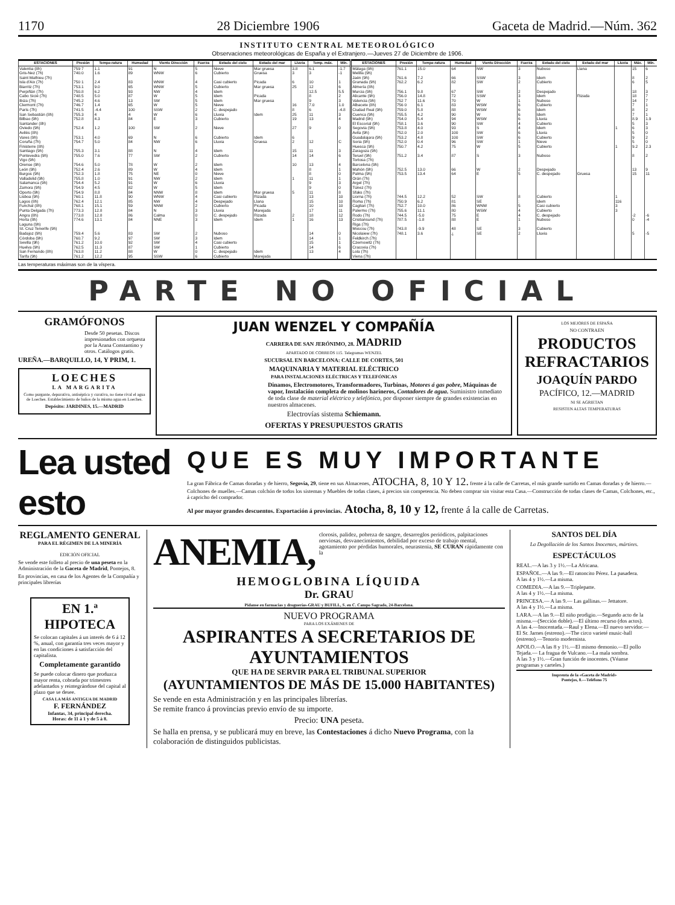1170 28 Diciembre 1906 Gaceta de Madrid.—Núm. 362
INSTITUTO CENTRAL METEOROLÓGICO
Observaciones meteorológicas de España y el Extranjero.—Jueves 27 de Diciembre de 1906.
| ESTACIONES | Presión | Tempe-ratura | Humedad | Viento Dirección | Fuerza | Estado del cielo | Estado del mar | Lluvia | Temp. máx. | Mín. | ESTACIONES | Presión | Tempe-ratura | Humedad | Viento Dirección | Fuerza | Estado del cielo | Estado del mar | Lluvia | Máx. | Mín. |
| --- | --- | --- | --- | --- | --- | --- | --- | --- | --- | --- | --- | --- | --- | --- | --- | --- | --- | --- | --- | --- | --- |
| Valentia (8h) | 759 7 | 1.1 | 91 | N | 5 | Nieve | Mar gruesa | 3.8 | 6.1 | -1.7 | Málaga (9h) | 761.1 | 15.0 | 64 | NW | 3 | Nuboso | Llana | | 15 | 6 |
| Gris-Nez (7h) | 740.0 | 1.6 | 89 | WNW | 6 | Cubierto | Gruesa | 3 | 3 | -1 | Melilla (9h) | | | | | | | | | | |
| Saint Mathieu (7h) | | | | | | | | | | | Jaén (9h) | 761.6 | 7.2 | 66 | SSW | 3 | Idem | | | 8 | 2 |
| Isla d'Aix (7h) | 750 1 | 2.4 | 83 | WNW | 4 | Casi cubierto | Picada | 6 | 10 | 1 | Granada (9h) | 762.2 | 6.2 | 82 | SW | 2 | Cubierto | | | 6 | 5 |
| Biarritz (7h) | 753.1 | 9.0 | 65 | WNW | 5 | Cubierto | Mar gruesa | 25 | 12 | 6 | Almería (8h) | | | | | | | | | | |
| Perpiñán (7h) | 750.8 | 6.2 | 93 | NW | 4 | Idem | | | 12.5 | 5.5 | Murcia (9h) | 756.1 | 9.8 | 67 | SW | 2 | Despejado | | | 18 | 3 |
| Cabo Sicié (7h) | 748.5 | 5.0 | 87 | W | 5 | Idem | Picada | | 8 | 2 | Alicante (9h) | 756.0 | 14.8 | 72 | SSW | 3 | Idem | Rizada | | 18 | 7 |
| Ibiza (7h) | 745.2 | 4.6 | 13 | SW | 5 | Idem | Mar gruesa | | 9 | 3 | Valencia (9h) | 752 7 | 11.6 | 70 | W | 1 | Nuboso | | | 14 | 7 |
| Clermont (7h) | 746.7 | 1.4 | 65 | W | 5 | Nieve | | 16 | 7.0 | 1.0 | Albacete (8h) | 756 0 | 6.1 | 83 | WSW | 6 | Cubierto | | | 7 | 1 |
| París (7h) | 741.5 | -4.4 | 100 | SSW | 2 | C. despejado | | 8 | 6 | -4.8 | Ciudad Real (9h) | 759.0 | 5.8 | 88 | WSW | 6 | Idem | | | 8 | 2 |
| San Sebastián (8h) | 755.3 | 4 | 4 | W | 6 | Lluvia | Idem | 25 | 11 | 3 | Cuenca (9h) | 755.5 | 4.2 | 90 | W | 6 | Idem | | | 7 | 1 |
| Bilbao (9h) | 752.8 | 4.3 | 84 | E | 3 | Cubierto | | 19 | 13 | 4 | Madrid (9h) | 754.0 | 5.4 | 94 | WSW | 6 | Lluvia | | | 8.9 | 1.9 |
| Santander (8h) | | | | | | | | | | | El Escorial (9h) | 758.1 | 3.6 | 90 | SW | 4 | Cubierto | | | 5 | 3 |
| Oviedo (9h) | 752.4 | 1.2 | 100 | SW | 2 | Nieve | | 27 | 9 | 0 | Segovia (9h) | 753.8 | 4.0 | 93 | S | 4 | Idem | | 1 | 6 | 3 |
| Avilés (8h) | | | | | | | | | | | Avila (9h) | 752.0 | 2.0 | 100 | SW | 6 | Lluvia | | | 5 | 0 |
| Vares (9h) | 753.1 | 4.0 | 69 | N | 6 | Cubierto | Idem | 6 | | | Guadalajara (9h) | 753.2 | 4.8 | 100 | SW | 6 | Cubierto | | | 9 | 2 |
| Coruña (7h) | 754.7 | 5.0 | 84 | NW | 6 | Lluvia | Gruesa | 2 | 12 | C | Soria (9h) | 752.0 | 0.4 | 96 | SW | 1 | Nieve | | | 5 | 0 |
| Finisterre (8h) | | | | | | | | | | | Huesca (9h) | 750.7 | 4.2 | 75 | W | 5 | Cubierto | | 1 | 9.2 | 2.3 |
| Santiago (9h) | 755.3 | 3.1 | 88 | N | 4 | Idem | | 15 | 11 | 3 | Zaragoza (9h) | | | | | | | | | | |
| Pontevedra (9h) | 755.0 | 7.6 | 77 | SW | 2 | Cubierto | | 14 | 14 | 6 | Teruel (9h) | 751.2 | 3.4 | 87 | S | 3 | Nuboso | | | 8 | 2 |
| Vigo (9h) | | | | | | | | | | | Tortosa (7h) | | | | | | | | | | |
| Orense (9h) | 754.6 | 5.0 | 78 | W | 2 | Idem | | 10 | 13 | 4 | Barcelona (9h) | | | | | | | | | | |
| León (9h) | 752.4 | 2.6 | 89 | W | 4 | Idem | | | 8 | 1 | Mahón (9h) | 752.5 | 13.0 | 66 | W | 2 | Despejado | | | 13 | 9 |
| Burgos (9h) | 752.3 | 1.8 | 75 | NE | 0 | Nieve | | | 8 | 0 | Palma (9h) | 753.5 | 13.4 | 64 | E | 5 | C. despejado | Gruesa | | 15 | 11 |
| Valladolid (9h) | 755.8 | 1.0 | 91 | NW | 2 | Idem | | 1 | 11 | 1 | Orán (7h) | | | | | | | | | | |
| Salamanca (9h) | 754.4 | 5.2 | 91 | W | 6 | Lluvia | | | 9 | 3 | Argel (7h) | | | | | | | | | | |
| Zamora (9h) | 754.9 | 4.5 | 82 | W | 5 | Idem | | | 9 | 0 | Túnez (7h) | | | | | | | | | | |
| Oporto (9h) | 754.9 | 8.8 | 84 | NNW | 8 | Idem | Mar gruesa | 5 | 11 | 8 | Sfaks (7h) | | | | | | | | | | |
| Lisboa (9h) | 760.1 | 11.8 | 90 | WNW | 4 | Casi cubierto | Rizada | | 13 | 10 | Liorna (7h) | 744.5 | 12.2 | 52 | SW | 8 | Cubierto | | 1 | | |
| Lagos (8h) | 762.4 | 12.1 | 85 | NW | 4 | Despejado | Llana | | 15 | 10 | Roma (7h) | 750.9 | 6.2 | 81 | SE | : | Idem | | 116 | | |
| Funchal (8h) | 768.1 | 15.1 | 59 | NNW | 2 | Cubierto | Picada | | 10 | 10 | Cagliari (7h) | 752.7 | 10.0 | 86 | WNW | 5 | Casi cubierto | | 3 | | |
| Punta Delgada (7h) | 773.3 | 12.8 | 84 | N | 3 | Lluvia | Marejada | | 17 | 11 | Palermo (7h) | 755.6 | 11.1 | 80 | WSW | 4 | Cubierto | | 3 | | |
| Angra (8h) | 773.8 | 12.8 | 86 | Calma | 0 | C. despejado | Rizada | 2 | 18 | 12 | Rodo (7h) | 744.5 | -5.0 | 75 | E | 4 | C. despejado | | | -2 | -6 |
| Horta (8h) | 774.6 | 13.1 | 84 | NNE | 3 | Idem | Idem | 1 | 16 | 13 | Cristiansund (7h) | 787.5 | -1.8 | 88 | E | 1 | Nuboso | | | 0 | -4 |
| Laguna (9h) | | | | | | | | | | | Riga (7h) | | | | | | | | | | |
| St. Cruz Tenerife (9h) | | | | | | | | | | | Moscou (7h) | 743.8 | -9.9 | 48 | SE | 3 | Cubierto | | | | |
| Badajoz (9h) | 759.4 | 5.6 | 83 | SW | 2 | Nuboso | | | 14 | 0 | Nicolaiew (7h) | 748.1 | 3.6 | ¿ | SE | 2 | Lluvia | | | 5 | -5 |
| Córdoba (9h) | 760.7 | 9.2 | 97 | SW | 3 | Idem | | | 14 | 1 | Feldkirch (7h) | | | | | | | | | | |
| Sevilla (9h) | 761.2 | 10.0 | 92 | SW | 4 | Casi cubierto | | | 15 | 1 | Czernowitz (7h) | | | | | | | | | | |
| Huelva (9h) | 762.5 | 11.3 | 87 | SW | 1 | Cubierto | | | 14 | 6 | Cracovia (7h) | | | | | | | | | | |
| San Fernando (8h) | 763.8 | 11.2 | 88 | W | 0 | C. despejado | Idem | | 13 | 4 | Lola (7h) | | | | | | | | | | |
| Tarifa (9h) | 761.2 | 12.2 | 95 | SSW | 6 | Cubierto | Marejada | | | | Viena (7h) | | | | | | | | | | |
Las temperaturas máximas son de la víspera.
PARTE NO OFICIAL
GRAMÓFONOS
Desde 50 pesetas. Discos impresionados con orquesta por la Arana Constantino y otros. Catálogos gratis.
UREÑA.—BARQUILLO, 14, Y PRIM, 1.
LOECHES
LA MARGARITA
Como purgante, depurativa, antiséptica y curativa, no tiene rival el agua de Loeches. Establecimiento de baños de la misma agua en Loeches.
Depósito: JARDINES, 15.—MADRID
JUAN WENZEL Y COMPAÑÍA
CARRERA DE SAN JERÓNIMO, 28. MADRID
APARTADO DE CORREOS 115. Telegramas WENZEL
SUCURSAL EN BARCELONA: CALLE DE CORTES, 501
MAQUINARIA Y MATERIAL ELÉCTRICO
PARA INSTALACIONES ELÉCTRICAS Y TELEFÓNICAS
Dinamos, Electromotores, Transformadores, Turbinas, Motores á gas pobre, Máquinas de vapor, Instalación completa de molinos harineros, Contadores de agua. Suministro inmediato de toda clase de material eléctrico y telefónico, por disponer siempre de grandes existencias en nuestros almacenes.
Electrovías sistema Schiemann.
OFERTAS Y PRESUPUESTOS GRATIS
LOS MEJORES DE ESPAÑA
NO CONTRAEN
PRODUCTOS REFRACTARIOS
JOAQUÍN PARDO
PACÍFICO, 12.—MADRID
NI SE AGRIETAN
RESISTEN ALTAS TEMPERATURAS
Lea usted esto
QUE ES MUY IMPORTANTE
La gran Fábrica de Camas doradas y de hierro, Segovia, 29, tiene en sus Almacenes, ATOCHA, 8, 10 Y 12. frente á la calle de Carretas, el más grande surtido en Camas doradas y de hierro.— Colchones de muelles.—Camas colchón de todos los sistemas y Muebles de todas clases, á precios sin competencia. No deben comprar sin visitar esta Casa.—Construcción de todas clases de Camas, Colchones, etc., á capricho del comprador.
Al por mayor grandes descuentos. Exportación á provincias. Atocha, 8, 10 y 12, frente á la calle de Carretas.
REGLAMENTO GENERAL
PARA EL RÉGIMEN DE LA MINERÍA
EDICIÓN OFICIAL
Se vende este folleto al precio de una peseta en la Administración de la Gaceta de Madrid, Pontejos, 8.
En provincias, en casa de los Agentes de la Compañía y principales librerías
EN 1.ª HIPOTECA
Se colocan capitales á un interés de 6 á 12 %, anual, con garantía tres veces mayor y en las condiciones á satisfacción del capitalista.
Completamente garantido
Se puede colocar dinero que produzca mayor renta, cobrada por trimestres adelantados y reintegrándose del capital al plazo que se desee.
CASA LA MÁS ANTIGUA DE MADRID
F. FERNÁNDEZ
Infantas, 34, principal derecha.
Horas: de 11 á 1 y de 5 á 8.
ANEMIA,
clorosis, palidez, pobreza de sangre, desarreglos periódicos, palpitaciones nerviosas, desvanecimientos, debilidad por exceso de trabajo mental, agotamiento por pérdidas humorales, neurastenia, SE CURAN rápidamente con la
HEMOGLOBINA LÍQUIDA
Dr. GRAU
Pídanse en farmacias y droguerías-GRAU y BUFILL, S. en C. Campo Sagrado, 24-Barcelona.
NUEVO PROGRAMA
PARA LOS EXÁMENES DE
ASPIRANTES A SECRETARIOS DE AYUNTAMIENTOS
QUE HA DE SERVIR PARA EL TRIBUNAL SUPERIOR
(AYUNTAMIENTOS DE MÁS DE 15.000 HABITANTES)
Se vende en esta Administración y en las principales librerías.
Se remite franco á provincias previo envío de su importe.
Precio: UNA peseta.
Se halla en prensa, y se publicará muy en breve, las Contestaciones á dicho Nuevo Programa, con la colaboración de distinguidos publicistas.
SANTOS DEL DÍA
La Degollación de los Santos Inocentes, mártires.
ESPECTÁCULOS
REAL.—A las 3 y 1½.—La Africana.
ESPAÑOL.—A las 9.—El ratoncito Pérez. La pasadera.
A las 4 y 1½.—La misma.
COMEDIA.—A las 9.—Triplepatte.
A las 4 y 1½.—La misma.
PRINCESA.— A las 9.— Las gallinas.— Jettatore.
A las 4 y 1½.—La misma.
LARA.—A las 9.—El niño prodigio.—Segundo acto de la misma.—(Sección doble).—El último recurso (dos actos).
A las 4.—Inocentada.—Raul y Elena.—El nuevo servidor.—El Sr. Jarnes (estreno).—The circo varieté music-hall (estreno).—Tenorio modernista.
APOLO.—A las 8 y 1½.—El mismo demonio.—El pollo Tejada.— La fragua de Vulcano.—La mala sombra.
A las 3 y 1½.—Gran función de inocentes. (Véanse programas y carteles.)
Imprenta de la «Gaceta de Madrid»
Pontejos, 8.—Teléfono 75